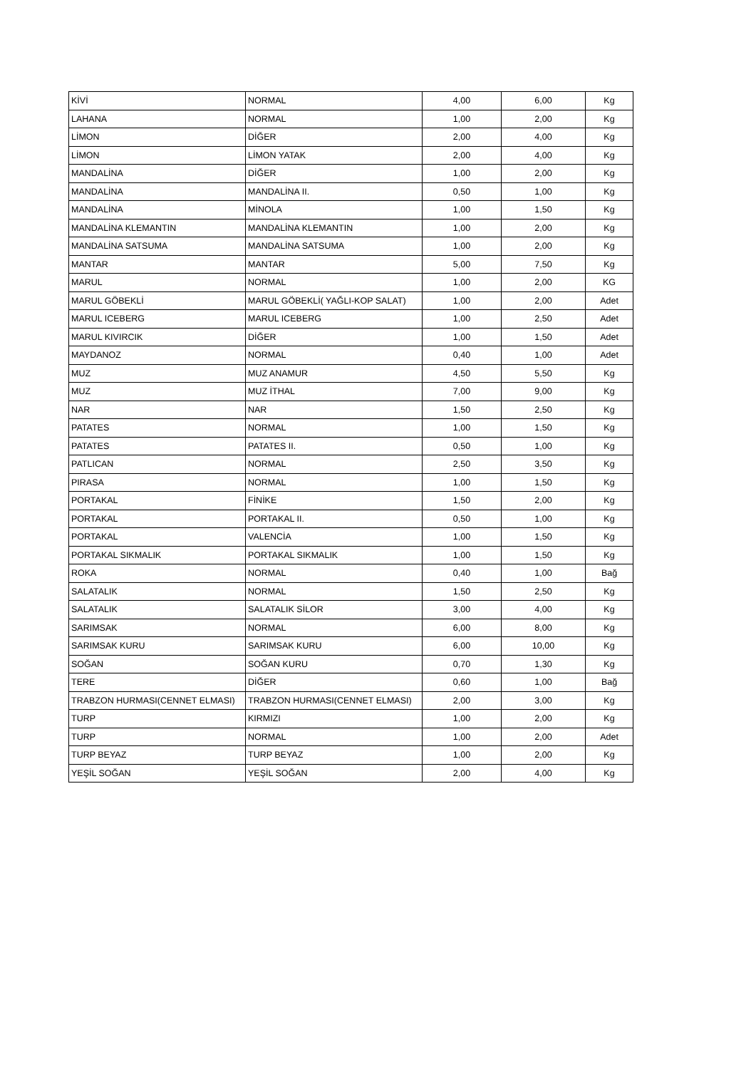| KİVİ | NORMAL | 4,00 | 6,00 | Kg |
| LAHANA | NORMAL | 1,00 | 2,00 | Kg |
| LİMON | DİĞER | 2,00 | 4,00 | Kg |
| LİMON | LİMON YATAK | 2,00 | 4,00 | Kg |
| MANDALİNA | DİĞER | 1,00 | 2,00 | Kg |
| MANDALİNA | MANDALİNA II. | 0,50 | 1,00 | Kg |
| MANDALİNA | MİNOLA | 1,00 | 1,50 | Kg |
| MANDALİNA KLEMANTIN | MANDALİNA KLEMANTIN | 1,00 | 2,00 | Kg |
| MANDALİNA SATSUMA | MANDALİNA SATSUMA | 1,00 | 2,00 | Kg |
| MANTAR | MANTAR | 5,00 | 7,50 | Kg |
| MARUL | NORMAL | 1,00 | 2,00 | KG |
| MARUL GÖBEKLİ | MARUL GÖBEKLİ( YAĞLI-KOP SALAT) | 1,00 | 2,00 | Adet |
| MARUL ICEBERG | MARUL ICEBERG | 1,00 | 2,50 | Adet |
| MARUL KIVIRCIK | DİĞER | 1,00 | 1,50 | Adet |
| MAYDANOZ | NORMAL | 0,40 | 1,00 | Adet |
| MUZ | MUZ ANAMUR | 4,50 | 5,50 | Kg |
| MUZ | MUZ İTHAL | 7,00 | 9,00 | Kg |
| NAR | NAR | 1,50 | 2,50 | Kg |
| PATATES | NORMAL | 1,00 | 1,50 | Kg |
| PATATES | PATATES II. | 0,50 | 1,00 | Kg |
| PATLICAN | NORMAL | 2,50 | 3,50 | Kg |
| PIRASA | NORMAL | 1,00 | 1,50 | Kg |
| PORTAKAL | FİNİKE | 1,50 | 2,00 | Kg |
| PORTAKAL | PORTAKAL II. | 0,50 | 1,00 | Kg |
| PORTAKAL | VALENCİA | 1,00 | 1,50 | Kg |
| PORTAKAL SIKMALIK | PORTAKAL SIKMALIK | 1,00 | 1,50 | Kg |
| ROKA | NORMAL | 0,40 | 1,00 | Bağ |
| SALATALIK | NORMAL | 1,50 | 2,50 | Kg |
| SALATALIK | SALATALIK SİLOR | 3,00 | 4,00 | Kg |
| SARIMSAK | NORMAL | 6,00 | 8,00 | Kg |
| SARIMSAK KURU | SARIMSAK KURU | 6,00 | 10,00 | Kg |
| SOĞAN | SOĞAN KURU | 0,70 | 1,30 | Kg |
| TERE | DİĞER | 0,60 | 1,00 | Bağ |
| TRABZON HURMASI(CENNET ELMASI) | TRABZON HURMASI(CENNET ELMASI) | 2,00 | 3,00 | Kg |
| TURP | KIRMIZI | 1,00 | 2,00 | Kg |
| TURP | NORMAL | 1,00 | 2,00 | Adet |
| TURP BEYAZ | TURP BEYAZ | 1,00 | 2,00 | Kg |
| YEŞİL SOĞAN | YEŞİL SOĞAN | 2,00 | 4,00 | Kg |